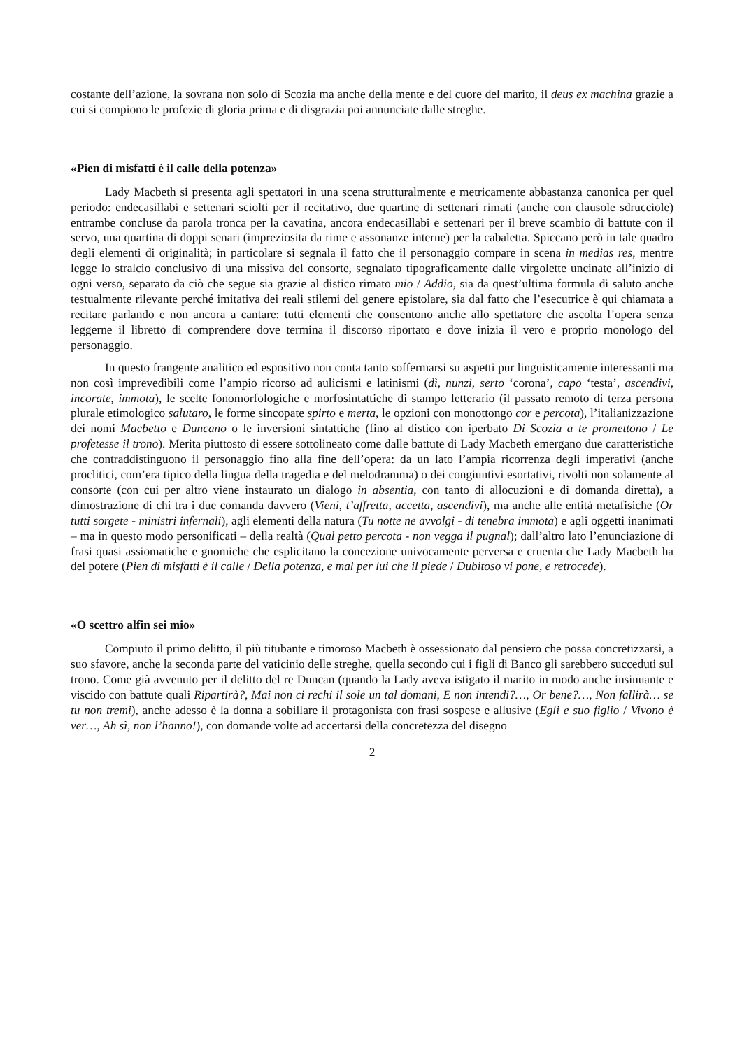costante dell’azione, la sovrana non solo di Scozia ma anche della mente e del cuore del marito, il deus ex machina grazie a cui si compiono le profezie di gloria prima e di disgrazia poi annunciate dalle streghe.
«Pien di misfatti è il calle della potenza»
Lady Macbeth si presenta agli spettatori in una scena strutturalmente e metricamente abbastanza canonica per quel periodo: endecasillabi e settenari sciolti per il recitativo, due quartine di settenari rimati (anche con clausole sdrucciole) entrambe concluse da parola tronca per la cavatina, ancora endecasillabi e settenari per il breve scambio di battute con il servo, una quartina di doppi senari (impreziosita da rime e assonanze interne) per la cabaletta. Spiccano però in tale quadro degli elementi di originalità; in particolare si segnala il fatto che il personaggio compare in scena in medias res, mentre legge lo stralcio conclusivo di una missiva del consorte, segnalato tipograficamente dalle virgolette uncinate all’inizio di ogni verso, separato da ciò che segue sia grazie al distico rimato mio / Addio, sia da quest’ultima formula di saluto anche testualmente rilevante perché imitativa dei reali stilemi del genere epistolare, sia dal fatto che l’esecutrice è qui chiamata a recitare parlando e non ancora a cantare: tutti elementi che consentono anche allo spettatore che ascolta l’opera senza leggerne il libretto di comprendere dove termina il discorso riportato e dove inizia il vero e proprio monologo del personaggio.
In questo frangente analitico ed espositivo non conta tanto soffermarsi su aspetti pur linguisticamente interessanti ma non così imprevedibili come l’ampio ricorso ad aulicismi e latinismi (dì, nunzi, serto ‘corona’, capo ‘testa’, ascendivi, incorate, immota), le scelte fonomorfologiche e morfosintattiche di stampo letterario (il passato remoto di terza persona plurale etimologico salutaro, le forme sincopate spirto e merta, le opzioni con monottongo cor e percota), l’italianizzazione dei nomi Macbetto e Duncano o le inversioni sintattiche (fino al distico con iperbato Di Scozia a te promettono / Le profetesse il trono). Merita piuttosto di essere sottolineato come dalle battute di Lady Macbeth emergano due caratteristiche che contraddistinguono il personaggio fino alla fine dell’opera: da un lato l’ampia ricorrenza degli imperativi (anche proclitici, com’era tipico della lingua della tragedia e del melodramma) o dei congiuntivi esortativi, rivolti non solamente al consorte (con cui per altro viene instaurato un dialogo in absentia, con tanto di allocuzioni e di domanda diretta), a dimostrazione di chi tra i due comanda davvero (Vieni, t’affretta, accetta, ascendivi), ma anche alle entità metafisiche (Or tutti sorgete - ministri infernali), agli elementi della natura (Tu notte ne avvolgi - di tenebra immota) e agli oggetti inanimati – ma in questo modo personificati – della realtà (Qual petto percota - non vegga il pugnal); dall’altro lato l’enunciazione di frasi quasi assiomatiche e gnomiche che esplicitano la concezione univocamente perversa e cruenta che Lady Macbeth ha del potere (Pien di misfatti è il calle / Della potenza, e mal per lui che il piede / Dubitoso vi pone, e retrocede).
«O scettro alfin sei mio»
Compiuto il primo delitto, il più titubante e timoroso Macbeth è ossessionato dal pensiero che possa concretizzarsi, a suo sfavore, anche la seconda parte del vaticinio delle streghe, quella secondo cui i figli di Banco gli sarebbero succeduti sul trono. Come già avvenuto per il delitto del re Duncan (quando la Lady aveva istigato il marito in modo anche insinuante e viscido con battute quali Ripartirà?, Mai non ci rechi il sole un tal domani, E non intendi?…, Or bene?…, Non fallirà… se tu non tremi), anche adesso è la donna a sobillare il protagonista con frasi sospese e allusive (Egli e suo figlio / Vivono è ver…, Ah sì, non l’hanno!), con domande volte ad accertarsi della concretezza del disegno
2